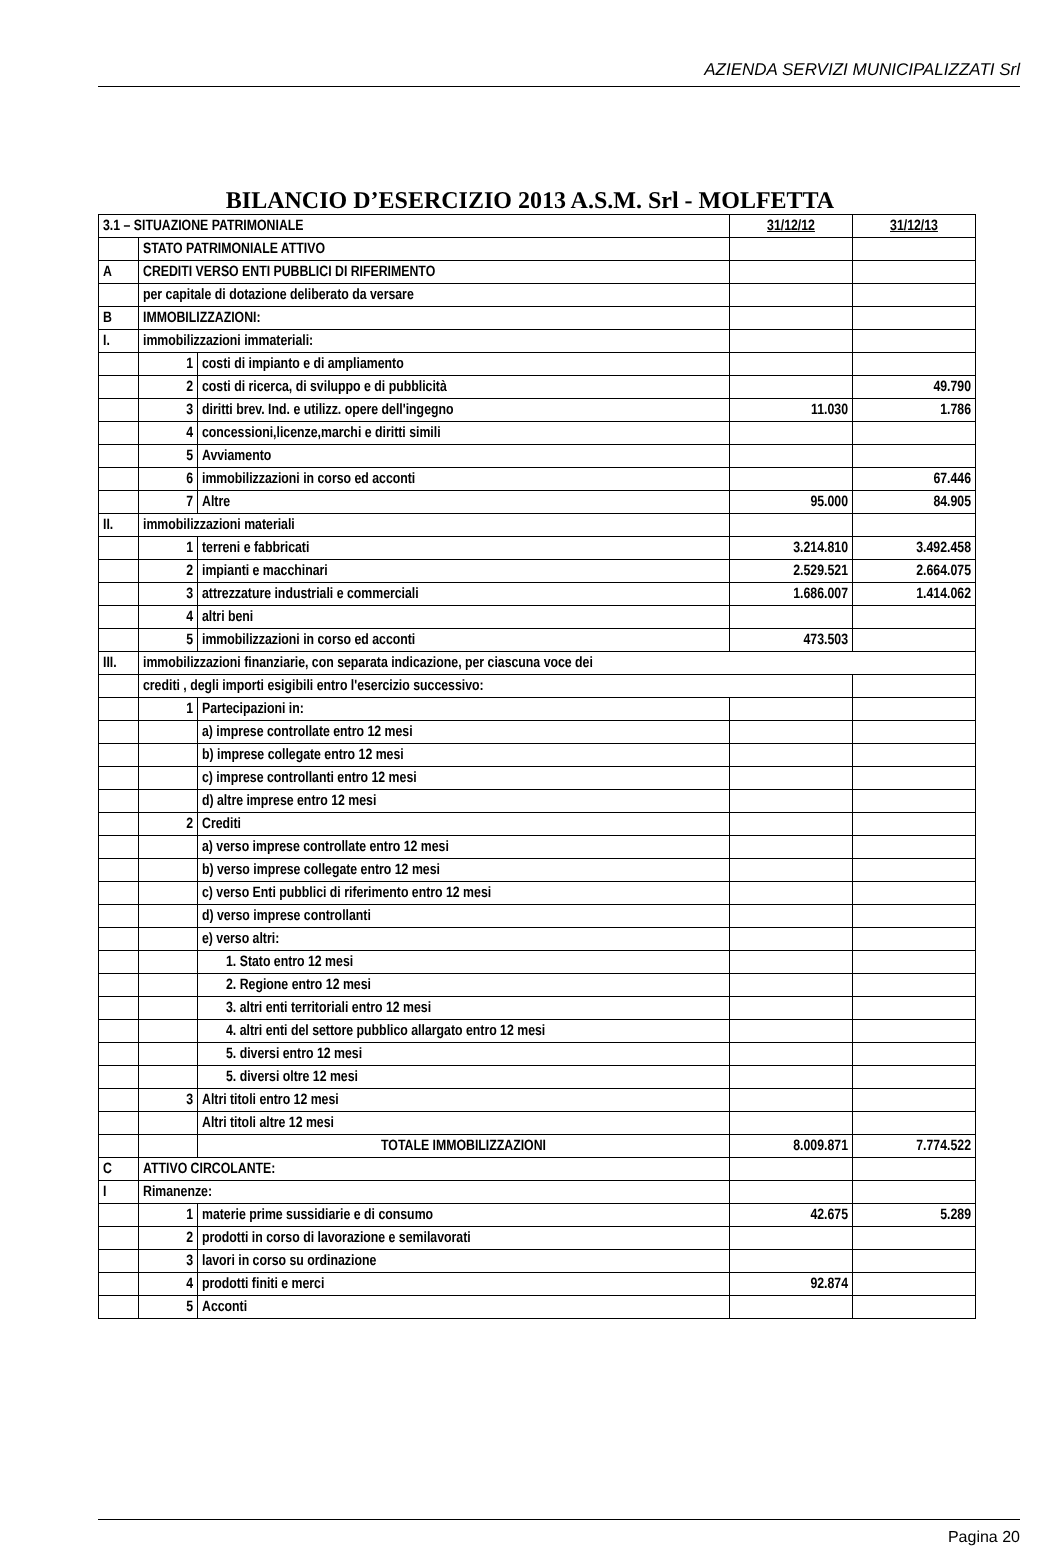AZIENDA SERVIZI MUNICIPALIZZATI Srl
BILANCIO D’ESERCIZIO 2013 A.S.M. Srl - MOLFETTA
| 3.1 – SITUAZIONE PATRIMONIALE | | | 31/12/12 | 31/12/13 |
| | STATO PATRIMONIALE ATTIVO | | | |
| A | CREDITI VERSO ENTI PUBBLICI DI RIFERIMENTO | | | |
| | per capitale di dotazione deliberato da versare | | | |
| B | IMMOBILIZZAZIONI: | | | |
| I. | immobilizzazioni immateriali: | | | |
| | 1 | costi di impianto e di ampliamento | | |
| | 2 | costi di ricerca, di sviluppo e di pubblicità | | 49.790 |
| | 3 | diritti brev. Ind. e utilizz. opere dell'ingegno | 11.030 | 1.786 |
| | 4 | concessioni,licenze,marchi e diritti simili | | |
| | 5 | Avviamento | | |
| | 6 | immobilizzazioni in corso ed acconti | | 67.446 |
| | 7 | Altre | 95.000 | 84.905 |
| II. | immobilizzazioni materiali | | | |
| | 1 | terreni e fabbricati | 3.214.810 | 3.492.458 |
| | 2 | impianti e macchinari | 2.529.521 | 2.664.075 |
| | 3 | attrezzature industriali e commerciali | 1.686.007 | 1.414.062 |
| | 4 | altri beni | | |
| | 5 | immobilizzazioni in corso ed acconti | 473.503 | |
| III. | immobilizzazioni finanziarie, con separata indicazione, per ciascuna voce dei | | | |
| | crediti , degli importi esigibili entro l'esercizio successivo: | | | |
| | 1 | Partecipazioni in: | | |
| | | a) imprese controllate entro 12 mesi | | |
| | | b) imprese collegate entro 12 mesi | | |
| | | c) imprese controllanti entro 12 mesi | | |
| | | d) altre imprese entro 12 mesi | | |
| | 2 | Crediti | | |
| | | a) verso imprese controllate entro 12 mesi | | |
| | | b) verso imprese collegate entro 12 mesi | | |
| | | c) verso Enti pubblici di riferimento entro 12 mesi | | |
| | | d) verso imprese controllanti | | |
| | | e) verso altri: | | |
| | | 1. Stato entro 12 mesi | | |
| | | 2. Regione entro 12 mesi | | |
| | | 3. altri enti territoriali entro 12 mesi | | |
| | | 4. altri enti del settore pubblico allargato entro 12 mesi | | |
| | | 5. diversi entro 12 mesi | | |
| | | 5. diversi oltre 12 mesi | | |
| | 3 | Altri titoli entro 12 mesi | | |
| | | Altri titoli altre 12 mesi | | |
| | | TOTALE IMMOBILIZZAZIONI | 8.009.871 | 7.774.522 |
| C | ATTIVO CIRCOLANTE: | | | |
| I | Rimanenze: | | | |
| | 1 | materie prime sussidiarie e di consumo | 42.675 | 5.289 |
| | 2 | prodotti in corso di lavorazione e semilavorati | | |
| | 3 | lavori in corso su ordinazione | | |
| | 4 | prodotti finiti e merci | 92.874 | |
| | 5 | Acconti | | |
Pagina 20